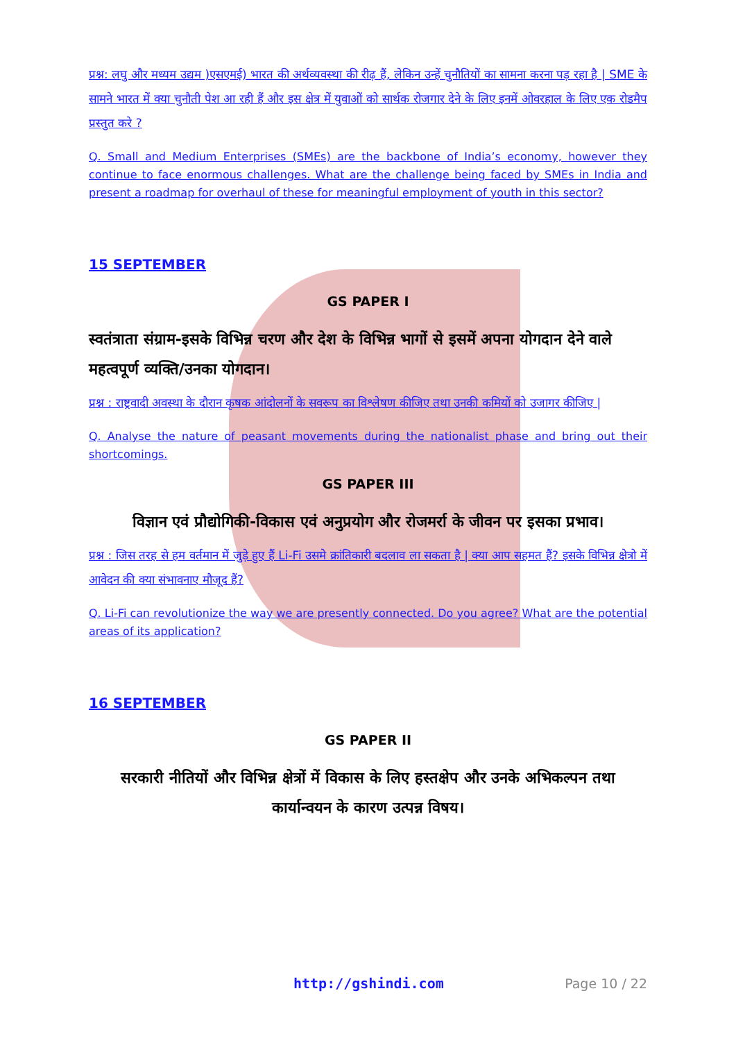प्रश्न: लघु और मध्यम उद्यम )एसएमई) भारत की अर्थव्यवस्था की रीढ़ हैं, लेकिन उन्हें चुनौतियों का सामना करना पड़ रहा है | SME के सामने भारत में क्या चुनौती पेश आ रही हैं और इस क्षेत्र में युवाओं को सार्थक रोजगार देने के लिए इनमें ओवरहाल के लिए एक रोडमैप प्रस्तुत करे ?
Q. Small and Medium Enterprises (SMEs) are the backbone of India’s economy, however they continue to face enormous challenges. What are the challenge being faced by SMEs in India and present a roadmap for overhaul of these for meaningful employment of youth in this sector?
15 SEPTEMBER
GS PAPER I
स्वतंत्राता संग्राम-इसके विभिन्न चरण और देश के विभिन्न भागों से इसमें अपना योगदान देने वाले महत्वपूर्ण व्यक्ति/उनका योगदान।
प्रश्न : राष्ट्रवादी अवस्था के दौरान कृषक आंदोलनों के सवरूप का विश्लेषण कीजिए तथा उनकी कमियों को उजागर कीजिए |
Q. Analyse the nature of peasant movements during the nationalist phase and bring out their shortcomings.
GS PAPER III
विज्ञान एवं प्रौद्योगिकी-विकास एवं अनुप्रयोग और रोजमर्रा के जीवन पर इसका प्रभाव।
प्रश्न : जिस तरह से हम वर्तमान में जुड़े हुए हैं Li-Fi उसमे क्रांतिकारी बदलाव ला सकता है | क्या आप सहमत हैं? इसके विभिन्न क्षेत्रो में आवेदन की क्या संभावनाए मौजूद हैं?
Q. Li-Fi can revolutionize the way we are presently connected. Do you agree? What are the potential areas of its application?
16 SEPTEMBER
GS PAPER II
सरकारी नीतियों और विभिन्न क्षेत्रों में विकास के लिए हस्तक्षेप और उनके अभिकल्पन तथा कार्यान्वयन के कारण उत्पन्न विषय।
http://gshindi.com Page 10 / 22